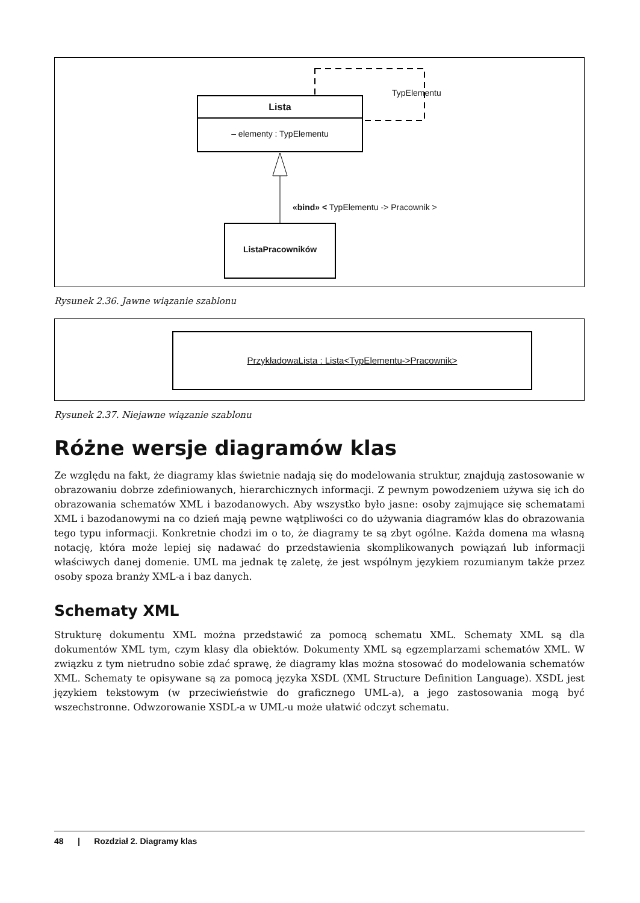TypElementu
Lista
– elementy : TypElementu
«bind» < TypElementu -> Pracownik >
ListaPracowników
Rysunek 2.36. Jawne wiązanie szablonu
PrzykładowaLista : Lista<TypElementu->Pracownik>
Rysunek 2.37. Niejawne wiązanie szablonu
Różne wersje diagramów klas
Ze względu na fakt, że diagramy klas świetnie nadają się do modelowania struktur, znajdują zastosowanie w obrazowaniu dobrze zdefiniowanych, hierarchicznych informacji. Z pewnym powodzeniem używa się ich do obrazowania schematów XML i bazodanowych. Aby wszystko było jasne: osoby zajmujące się schematami XML i bazodanowymi na co dzień mają pewne wątpliwości co do używania diagramów klas do obrazowania tego typu informacji. Konkretnie chodzi im o to, że diagramy te są zbyt ogólne. Każda domena ma własną notację, która może lepiej się nadawać do przedstawienia skomplikowanych powiązań lub informacji właściwych danej domenie. UML ma jednak tę zaletę, że jest wspólnym językiem rozumianym także przez osoby spoza branży XML-a i baz danych.
Schematy XML
Strukturę dokumentu XML można przedstawić za pomocą schematu XML. Schematy XML są dla dokumentów XML tym, czym klasy dla obiektów. Dokumenty XML są egzemplarzami schematów XML. W związku z tym nietrudno sobie zdać sprawę, że diagramy klas można stosować do modelowania schematów XML. Schematy te opisywane są za pomocą języka XSDL (XML Structure Definition Language). XSDL jest językiem tekstowym (w przeciwieństwie do graficznego UML-a), a jego zastosowania mogą być wszechstronne. Odwzorowanie XSDL-a w UML-u może ułatwić odczyt schematu.
48 | Rozdział 2. Diagramy klas